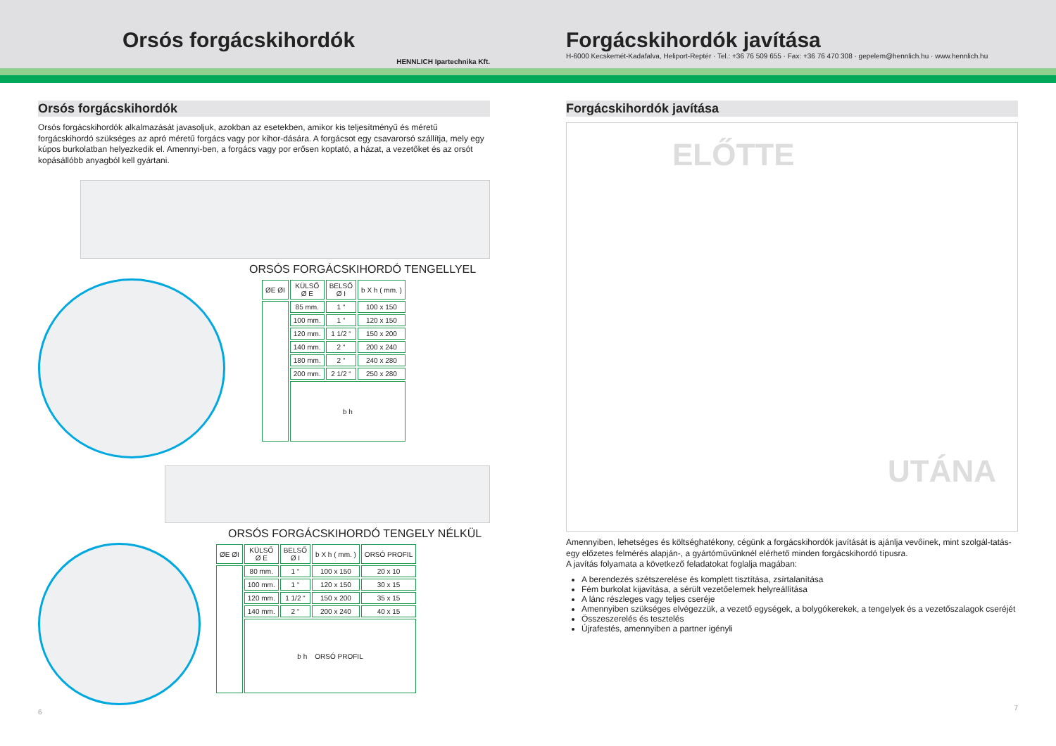Orsós forgácskihordók
HENNLICH Ipartechnika Kft.
Forgácskihordók javítása
H-6000 Kecskemét-Kadafalva, Heliport-Reptér · Tel.: +36 76 509 655 · Fax: +36 76 470 308 · gepelem@hennlich.hu · www.hennlich.hu
Orsós forgácskihordók
Orsós forgácskihordók alkalmazását javasoljuk, azokban az esetekben, amikor kis teljesítményű és méretű forgácskihordó szükséges az apró méretű forgács vagy por kihor-dására. A forgácsot egy csavarorsó szállítja, mely egy kúpos burkolatban helyezkedik el. Amennyi-ben, a forgács vagy por erősen koptató, a házat, a vezetőket és az orsót kopásállóbb anyagból kell gyártani.
ORSÓS FORGÁCSKIHORDÓ TENGELLYEL
| ØE ØI | KÜLSŐ Ø E | BELSŐ Ø I | b X h ( mm. ) |
| --- | --- | --- | --- |
| | 85 mm. | 1 “ | 100 x 150 |
| | 100 mm. | 1 “ | 120 x 150 |
| | 120 mm. | 1 1/2 “ | 150 x 200 |
| | 140 mm. | 2 “ | 200 x 240 |
| | 180 mm. | 2 “ | 240 x 280 |
| | 200 mm. | 2 1/2 “ | 250 x 280 |
| | b h | | |
ORSÓS FORGÁCSKIHORDÓ TENGELY NÉLKÜL
| ØE ØI | KÜLSŐ Ø E | BELSŐ Ø I | b X h ( mm. ) | ORSÓ PROFIL |
| --- | --- | --- | --- | --- |
| | 80 mm. | 1 “ | 100 x 150 | 20 x 10 |
| | 100 mm. | 1 “ | 120 x 150 | 30 x 15 |
| | 120 mm. | 1 1/2 “ | 150 x 200 | 35 x 15 |
| | 140 mm. | 2 “ | 200 x 240 | 40 x 15 |
| | b h ORSÓ PROFIL | | | |
6
Forgácskihordók javítása
ELŐTTE
UTÁNA
Amennyiben, lehetséges és költséghatékony, cégünk a forgácskihordók javítását is ajánlja vevőinek, mint szolgál-tatás- egy előzetes felmérés alapján-, a gyártóművűnknél elérhető minden forgácskihordó típusra.
A javítás folyamata a következő feladatokat foglalja magában:
A berendezés szétszerelése és komplett tisztítása, zsírtalanítása
Fém burkolat kijavítása, a sérült vezetőelemek helyreállítása
A lánc részleges vagy teljes cseréje
Amennyiben szükséges elvégezzük, a vezető egységek, a bolygókerekek, a tengelyek és a vezetőszalagok cseréjét
Összeszerelés és tesztelés
Újrafestés, amennyiben a partner igényli
7